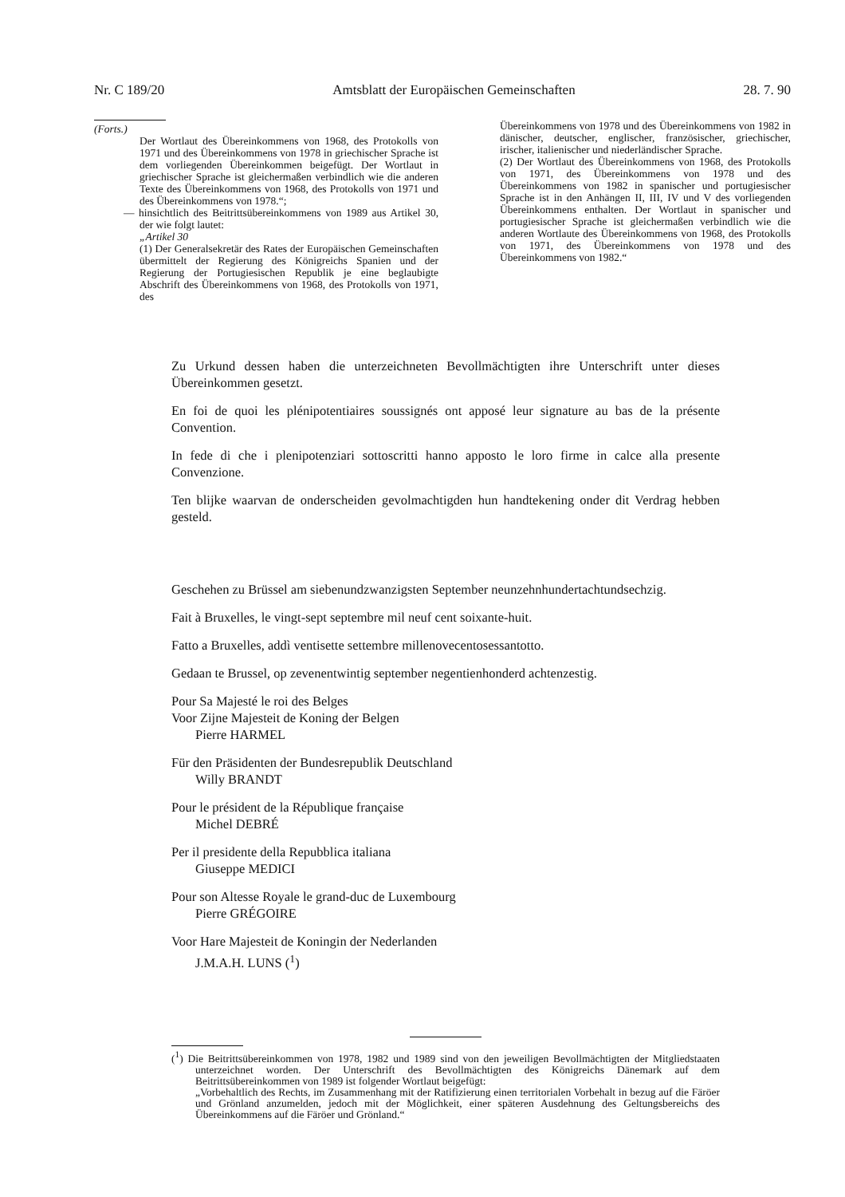Nr. C 189/20 Amtsblatt der Europäischen Gemeinschaften 28. 7. 90
(Forts.)
Der Wortlaut des Übereinkommens von 1968, des Protokolls von 1971 und des Übereinkommens von 1978 in griechischer Sprache ist dem vorliegenden Übereinkommen beigefügt. Der Wortlaut in griechischer Sprache ist gleichermaßen verbindlich wie die anderen Texte des Übereinkommens von 1968, des Protokolls von 1971 und des Übereinkommens von 1978.“;
— hinsichtlich des Beitrittsübereinkommens von 1989 aus Artikel 30, der wie folgt lautet:
„Artikel 30
(1) Der Generalsekretär des Rates der Europäischen Gemeinschaften übermittelt der Regierung des Königreichs Spanien und der Regierung der Portugiesischen Republik je eine beglaubigte Abschrift des Übereinkommens von 1968, des Protokolls von 1971, des
Übereinkommens von 1978 und des Übereinkommens von 1982 in dänischer, deutscher, englischer, französischer, griechischer, irischer, italienischer und niederländischer Sprache.
(2) Der Wortlaut des Übereinkommens von 1968, des Protokolls von 1971, des Übereinkommens von 1978 und des Übereinkommens von 1982 in spanischer und portugiesischer Sprache ist in den Anhängen II, III, IV und V des vorliegenden Übereinkommens enthalten. Der Wortlaut in spanischer und portugiesischer Sprache ist gleichermaßen verbindlich wie die anderen Wortlaute des Übereinkommens von 1968, des Protokolls von 1971, des Übereinkommens von 1978 und des Übereinkommens von 1982.“
Zu Urkund dessen haben die unterzeichneten Bevollmächtigten ihre Unterschrift unter dieses Übereinkommen gesetzt.
En foi de quoi les plénipotentiaires soussignés ont apposé leur signature au bas de la présente Convention.
In fede di che i plenipotenziari sottoscritti hanno apposto le loro firme in calce alla presente Convenzione.
Ten blijke waarvan de onderscheiden gevolmachtigden hun handtekening onder dit Verdrag hebben gesteld.
Geschehen zu Brüssel am siebenundzwanzigsten September neunzehnhundertachtundsechzig.
Fait à Bruxelles, le vingt-sept septembre mil neuf cent soixante-huit.
Fatto a Bruxelles, addì ventisette settembre millenovecentosessantotto.
Gedaan te Brussel, op zevenentwintig september negentienhonderd achtenzestig.
Pour Sa Majesté le roi des Belges
Voor Zijne Majesteit de Koning der Belgen
Pierre HARMEL
Für den Präsidenten der Bundesrepublik Deutschland
Willy BRANDT
Pour le président de la République française
Michel DEBRÉ
Per il presidente della Repubblica italiana
Giuseppe MEDICI
Pour son Altesse Royale le grand-duc de Luxembourg
Pierre GRÉGOIRE
Voor Hare Majesteit de Koningin der Nederlanden
J.M.A.H. LUNS (<sup>1</sup>)
(<sup>1</sup>) Die Beitrittsübereinkommen von 1978, 1982 und 1989 sind von den jeweiligen Bevollmächtigten der Mitgliedstaaten unterzeichnet worden. Der Unterschrift des Bevollmächtigten des Königreichs Dänemark auf dem Beitrittsübereinkommen von 1989 ist folgender Wortlaut beigefügt:
„Vorbehaltlich des Rechts, im Zusammenhang mit der Ratifizierung einen territorialen Vorbehalt in bezug auf die Färöer und Grönland anzumelden, jedoch mit der Möglichkeit, einer späteren Ausdehnung des Geltungsbereichs des Übereinkommens auf die Färöer und Grönland.“